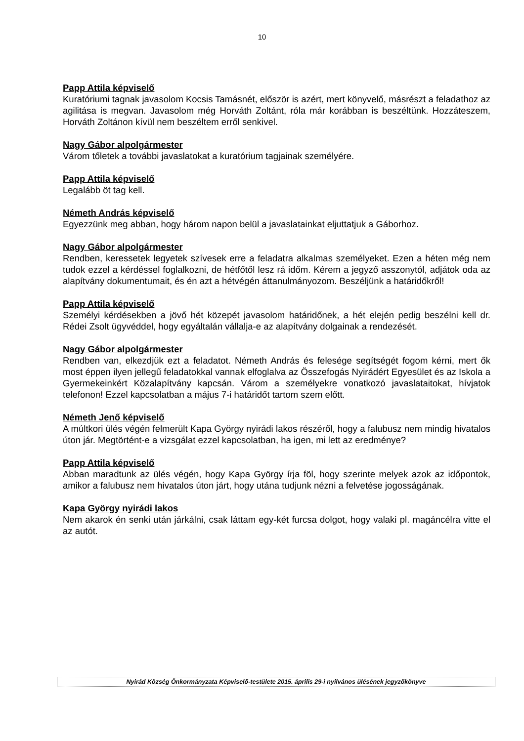10
Papp Attila képviselő
Kuratóriumi tagnak javasolom Kocsis Tamásnét, először is azért, mert könyvelő, másrészt a feladathoz az agilitása is megvan. Javasolom még Horváth Zoltánt, róla már korábban is beszéltünk. Hozzáteszem, Horváth Zoltánon kívül nem beszéltem erről senkivel.
Nagy Gábor alpolgármester
Várom tőletek a további javaslatokat a kuratórium tagjainak személyére.
Papp Attila képviselő
Legalább öt tag kell.
Németh András képviselő
Egyezzünk meg abban, hogy három napon belül a javaslatainkat eljuttatjuk a Gáborhoz.
Nagy Gábor alpolgármester
Rendben, keressetek legyetek szívesek erre a feladatra alkalmas személyeket. Ezen a héten még nem tudok ezzel a kérdéssel foglalkozni, de hétfőtől lesz rá időm. Kérem a jegyző asszonytól, adjátok oda az alapítvány dokumentumait, és én azt a hétvégén áttanulmányozom. Beszéljünk a határidőkről!
Papp Attila képviselő
Személyi kérdésekben a jövő hét közepét javasolom határidőnek, a hét elején pedig beszélni kell dr. Rédei Zsolt ügyvéddel, hogy egyáltalán vállalja-e az alapítvány dolgainak a rendezését.
Nagy Gábor alpolgármester
Rendben van, elkezdjük ezt a feladatot. Németh András és felesége segítségét fogom kérni, mert ők most éppen ilyen jellegű feladatokkal vannak elfoglalva az Összefogás Nyirádért Egyesület és az Iskola a Gyermekeinkért Közalapítvány kapcsán. Várom a személyekre vonatkozó javaslataitokat, hívjatok telefonon! Ezzel kapcsolatban a május 7-i határidőt tartom szem előtt.
Németh Jenő képviselő
A múltkori ülés végén felmerült Kapa György nyirádi lakos részéről, hogy a falubusz nem mindig hivatalos úton jár. Megtörtént-e a vizsgálat ezzel kapcsolatban, ha igen, mi lett az eredménye?
Papp Attila képviselő
Abban maradtunk az ülés végén, hogy Kapa György írja föl, hogy szerinte melyek azok az időpontok, amikor a falubusz nem hivatalos úton járt, hogy utána tudjunk nézni a felvetése jogosságának.
Kapa György nyirádi lakos
Nem akarok én senki után járkálni, csak láttam egy-két furcsa dolgot, hogy valaki pl. magáncélra vitte el az autót.
Nyirád Község Önkormányzata Képviselő-testülete 2015. április 29-i nyilvános ülésének jegyzőkönyve